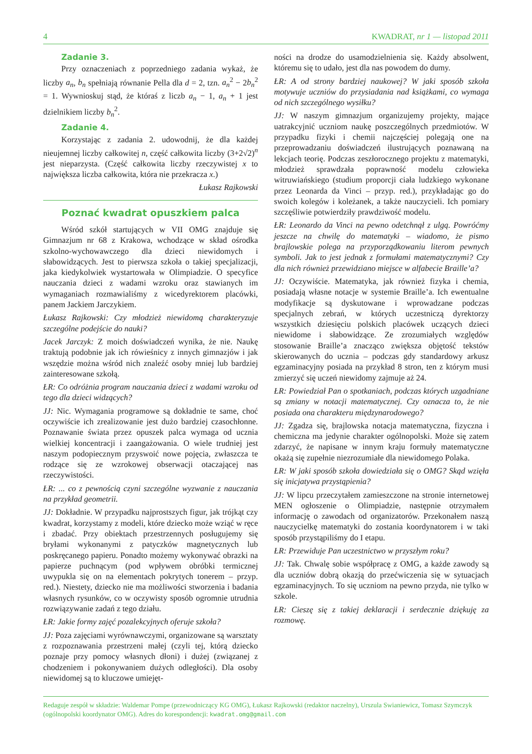4 KWADRAT, nr 1 — listopad 2011
Zadanie 3.
Przy oznaczeniach z poprzedniego zadania wykaż, że liczby a<sub>n</sub>, b<sub>n</sub> spełniają równanie Pella dla d = 2, tzn. a<sub>n</sub><sup>2</sup> − 2b<sub>n</sub><sup>2</sup> = 1. Wywnioskuj stąd, że któraś z liczb a<sub>n</sub> − 1, a<sub>n</sub> + 1 jest dzielnikiem liczby b<sub>n</sub><sup>2</sup>.
Zadanie 4.
Korzystając z zadania 2. udowodnij, że dla każdej nieujemnej liczby całkowitej n, część całkowita liczby (3+2√2)<sup>n</sup> jest nieparzysta. (Część całkowita liczby rzeczywistej x to największa liczba całkowita, która nie przekracza x.)
Łukasz Rajkowski
Poznać kwadrat opuszkiem palca
Wśród szkół startujących w VII OMG znajduje się Gimnazjum nr 68 z Krakowa, wchodzące w skład ośrodka szkolno-wychowawczego dla dzieci niewidomych i słabowidzących. Jest to pierwsza szkoła o takiej specjalizacji, jaka kiedykolwiek wystartowała w Olimpiadzie. O specyfice nauczania dzieci z wadami wzroku oraz stawianych im wymaganiach rozmawialiśmy z wicedyrektorem placówki, panem Jackiem Jarczykiem.
Łukasz Rajkowski: Czy młodzież niewidomą charakteryzuje szczególne podejście do nauki?
Jacek Jarczyk: Z moich doświadczeń wynika, że nie. Naukę traktują podobnie jak ich rówieśnicy z innych gimnazjów i jak wszędzie można wśród nich znaleźć osoby mniej lub bardziej zainteresowane szkołą.
ŁR: Co odróżnia program nauczania dzieci z wadami wzroku od tego dla dzieci widzących?
JJ: Nic. Wymagania programowe są dokładnie te same, choć oczywiście ich zrealizowanie jest dużo bardziej czasochłonne. Poznawanie świata przez opuszek palca wymaga od ucznia wielkiej koncentracji i zaangażowania. O wiele trudniej jest naszym podopiecznym przyswoić nowe pojęcia, zwłaszcza te rodzące się ze wzrokowej obserwacji otaczającej nas rzeczywistości.
ŁR: ... co z pewnością czyni szczególne wyzwanie z nauczania na przykład geometrii.
JJ: Dokładnie. W przypadku najprostszych figur, jak trójkąt czy kwadrat, korzystamy z modeli, które dziecko może wziąć w ręce i zbadać. Przy obiektach przestrzennych posługujemy się bryłami wykonanymi z patyczków magnetycznych lub poskręcanego papieru. Ponadto możemy wykonywać obrazki na papierze puchnącym (pod wpływem obróbki termicznej uwypukla się on na elementach pokrytych tonerem – przyp. red.). Niestety, dziecko nie ma możliwości stworzenia i badania własnych rysunków, co w oczywisty sposób ogromnie utrudnia rozwiązywanie zadań z tego działu.
ŁR: Jakie formy zajęć pozalekcyjnych oferuje szkoła?
JJ: Poza zajęciami wyrównawczymi, organizowane są warsztaty z rozpoznawania przestrzeni małej (czyli tej, którą dziecko poznaje przy pomocy własnych dłoni) i dużej (związanej z chodzeniem i pokonywaniem dużych odległości). Dla osoby niewidomej są to kluczowe umiejęt-
ności na drodze do usamodzielnienia się. Każdy absolwent, któremu się to udało, jest dla nas powodem do dumy.
ŁR: A od strony bardziej naukowej? W jaki sposób szkoła motywuje uczniów do przysiadania nad książkami, co wymaga od nich szczególnego wysiłku?
JJ: W naszym gimnazjum organizujemy projekty, mające uatrakcyjnić uczniom naukę poszczególnych przedmiotów. W przypadku fizyki i chemii najczęściej polegają one na przeprowadzaniu doświadczeń ilustrujących poznawaną na lekcjach teorię. Podczas zeszłorocznego projektu z matematyki, młodzież sprawdzała poprawność modelu człowieka witruwiańskiego (studium proporcji ciała ludzkiego wykonane przez Leonarda da Vinci – przyp. red.), przykładając go do swoich kolegów i koleżanek, a także nauczycieli. Ich pomiary szczęśliwie potwierdziły prawdziwość modelu.
ŁR: Leonardo da Vinci na pewno odetchnął z ulgą. Powróćmy jeszcze na chwilę do matematyki – wiadomo, że pismo brajlowskie polega na przyporządkowaniu literom pewnych symboli. Jak to jest jednak z formułami matematycznymi? Czy dla nich również przewidziano miejsce w alfabecie Braille’a?
JJ: Oczywiście. Matematyka, jak również fizyka i chemia, posiadają własne notacje w systemie Braille’a. Ich ewentualne modyfikacje są dyskutowane i wprowadzane podczas specjalnych zebrań, w których uczestniczą dyrektorzy wszystkich dziesięciu polskich placówek uczących dzieci niewidome i słabowidzące. Ze zrozumiałych względów stosowanie Braille’a znacząco zwiększa objętość tekstów skierowanych do ucznia – podczas gdy standardowy arkusz egzaminacyjny posiada na przykład 8 stron, ten z którym musi zmierzyć się uczeń niewidomy zajmuje aż 24.
ŁR: Powiedział Pan o spotkaniach, podczas których uzgadniane są zmiany w notacji matematycznej. Czy oznacza to, że nie posiada ona charakteru międzynarodowego?
JJ: Zgadza się, brajlowska notacja matematyczna, fizyczna i chemiczna ma jedynie charakter ogólnopolski. Może się zatem zdarzyć, że napisane w innym kraju formuły matematyczne okażą się zupełnie niezrozumiałe dla niewidomego Polaka.
ŁR: W jaki sposób szkoła dowiedziała się o OMG? Skąd wzięła się inicjatywa przystąpienia?
JJ: W lipcu przeczytałem zamieszczone na stronie internetowej MEN ogłoszenie o Olimpiadzie, następnie otrzymałem informację o zawodach od organizatorów. Przekonałem naszą nauczycielkę matematyki do zostania koordynatorem i w taki sposób przystąpiliśmy do I etapu.
ŁR: Przewiduje Pan uczestnictwo w przyszłym roku?
JJ: Tak. Chwalę sobie współpracę z OMG, a każde zawody są dla uczniów dobrą okazją do przećwiczenia się w sytuacjach egzaminacyjnych. To się uczniom na pewno przyda, nie tylko w szkole.
ŁR: Cieszę się z takiej deklaracji i serdecznie dziękuję za rozmowę.
Redaguje zespół w składzie: Waldemar Pompe (przewodniczący KG OMG), Łukasz Rajkowski (redaktor naczelny), Urszula Swianiewicz, Tomasz Szymczyk (ogólnopolski koordynator OMG). Adres do korespondencji: kwadrat.omg@gmail.com